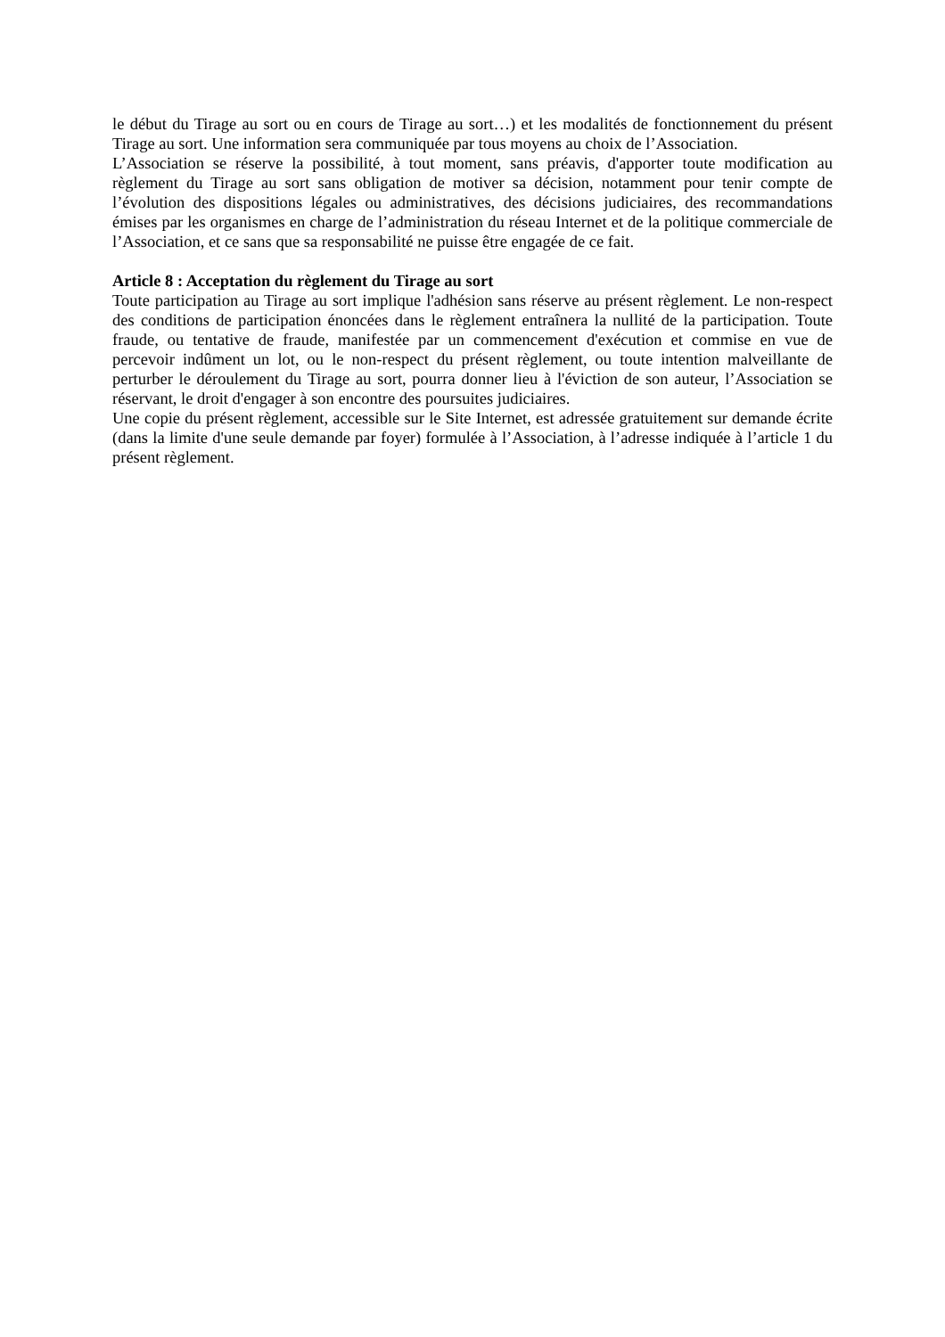le début du Tirage au sort ou en cours de Tirage au sort…) et les modalités de fonctionnement du présent Tirage au sort. Une information sera communiquée par tous moyens au choix de l’Association.
L’Association se réserve la possibilité, à tout moment, sans préavis, d'apporter toute modification au règlement du Tirage au sort sans obligation de motiver sa décision, notamment pour tenir compte de l’évolution des dispositions légales ou administratives, des décisions judiciaires, des recommandations émises par les organismes en charge de l’administration du réseau Internet et de la politique commerciale de l’Association, et ce sans que sa responsabilité ne puisse être engagée de ce fait.
Article 8 : Acceptation du règlement du Tirage au sort
Toute participation au Tirage au sort implique l'adhésion sans réserve au présent règlement. Le non-respect des conditions de participation énoncées dans le règlement entraînera la nullité de la participation. Toute fraude, ou tentative de fraude, manifestée par un commencement d'exécution et commise en vue de percevoir indûment un lot, ou le non-respect du présent règlement, ou toute intention malveillante de perturber le déroulement du Tirage au sort, pourra donner lieu à l'éviction de son auteur, l’Association se réservant, le droit d'engager à son encontre des poursuites judiciaires.
Une copie du présent règlement, accessible sur le Site Internet, est adressée gratuitement sur demande écrite (dans la limite d'une seule demande par foyer) formulée à l’Association, à l’adresse indiquée à l’article 1 du présent règlement.